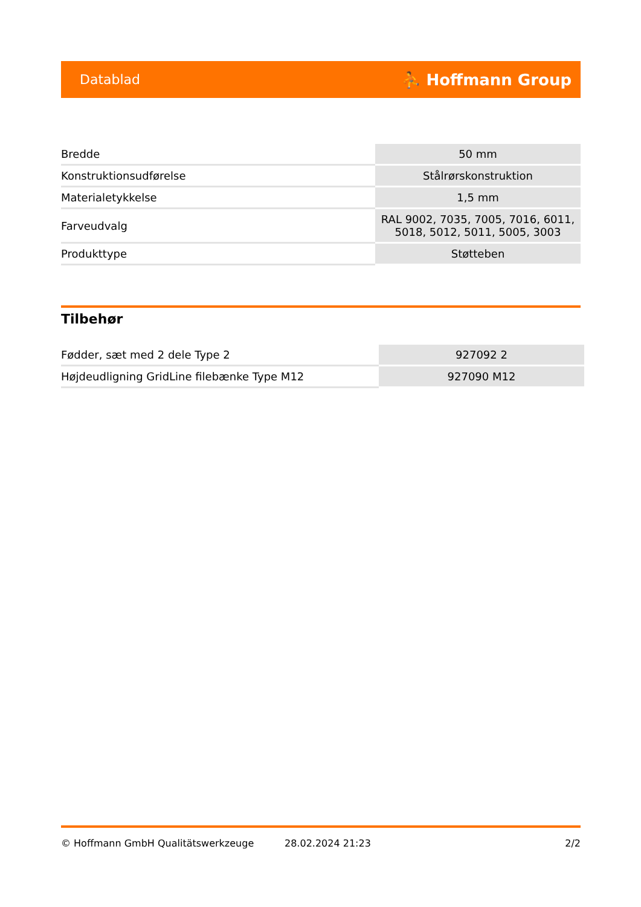Datablad ⛹ Hoffmann Group
| Bredde | 50 mm |
| Konstruktionsudførelse | Stålrørskonstruktion |
| Materialetykkelse | 1,5 mm |
| Farveudvalg | RAL 9002, 7035, 7005, 7016, 6011, 5018, 5012, 5011, 5005, 3003 |
| Produkttype | Støtteben |
Tilbehør
| Fødder, sæt med 2 dele Type 2 | 927092 2 |
| Højdeudligning GridLine filebænke Type M12 | 927090 M12 |
© Hoffmann GmbH Qualitätswerkzeuge 28.02.2024 21:23 2/2